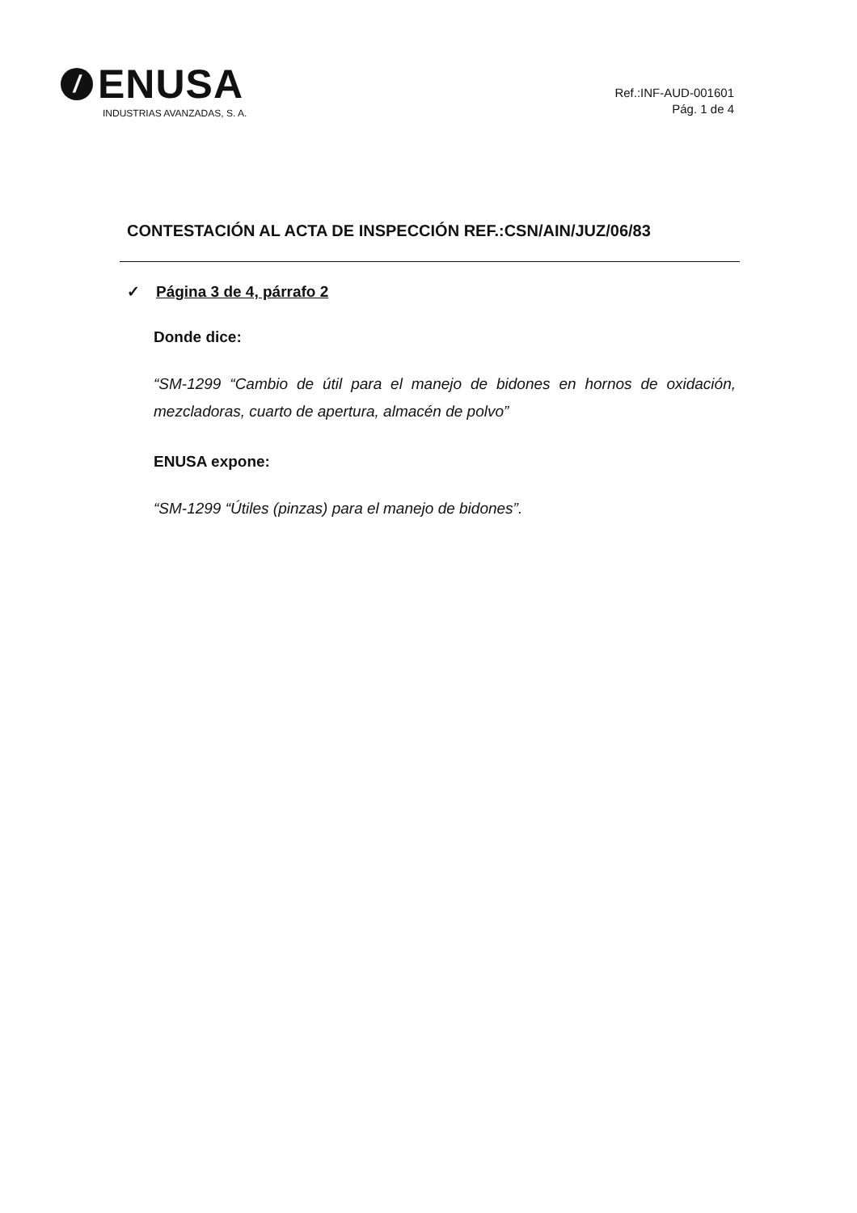/
ENUSA
INDUSTRIAS AVANZADAS, S. A.
Ref.:INF-AUD-001601
Pág. 1 de 4
CONTESTACIÓN AL ACTA DE INSPECCIÓN REF.:CSN/AIN/JUZ/06/83
✓ Página 3 de 4, párrafo 2
Donde dice:
“SM-1299 “Cambio de útil para el manejo de bidones en hornos de oxidación, mezcladoras, cuarto de apertura, almacén de polvo”
ENUSA expone:
“SM-1299 “Útiles (pinzas) para el manejo de bidones”.